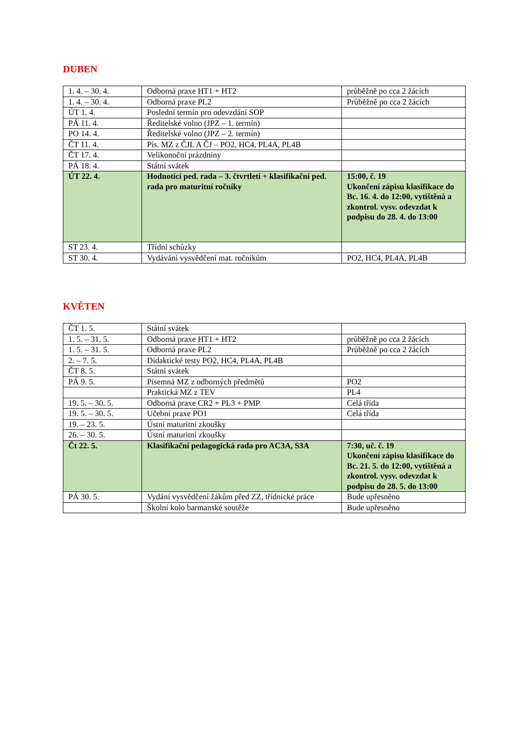DUBEN
| 1. 4. – 30. 4. | Odborná praxe HT1 + HT2 | průběžně po cca 2 žácích |
| 1. 4. – 30. 4. | Odborná praxe PL2 | Průběžně po cca 2 žácích |
| ÚT 1. 4. | Poslední termín pro odevzdání SOP | |
| PÁ 11. 4. | Ředitelské volno (JPZ – 1. termín) | |
| PO 14. 4. | Ředitelské volno (JPZ – 2. termín) | |
| ČT 11. 4. | Pís. MZ z ČJL A ČJ – PO2, HC4, PL4A, PL4B | |
| ČT 17. 4. | Velikonoční prázdniny | |
| PÁ 18. 4. | Státní svátek | |
| ÚT 22. 4. | Hodnotící ped. rada – 3. čtvrtletí + klasifikační ped. rada pro maturitní ročníky | 15:00, č. 19 Ukončení zápisu klasifikace do Bc. 16. 4. do 12:00, vytištěná a zkontrol. vysv. odevzdat k podpisu do 28. 4. do 13:00 |
| ST 23. 4. | Třídní schůzky | |
| ST 30. 4. | Vydávání vysvědčení mat. ročníkům | PO2, HC4, PL4A, PL4B |
KVĚTEN
| ČT 1. 5. | Státní svátek | |
| 1. 5. – 31. 5. | Odborná praxe HT1 + HT2 | průběžně po cca 2 žácích |
| 1. 5. – 31. 5. | Odborná praxe PL2 | Průběžně po cca 2 žácích |
| 2. – 7. 5. | Didaktické testy PO2, HC4, PL4A, PL4B | |
| ČT 8. 5. | Státní svátek | |
| PÁ 9. 5. | Písemná MZ z odborných předmětů | PO2 |
| | Praktická MZ z TEV | PL4 |
| 19. 5. – 30. 5. | Odborná praxe CR2 + PL3 + PMP | Celá třída |
| 19. 5. – 30. 5. | Učební praxe PO1 | Celá třída |
| 19. – 23. 5. | Ústní maturitní zkoušky | |
| 26. – 30. 5. | Ústní maturitní zkoušky | |
| Čt 22. 5. | Klasifikační pedagogická rada pro AC3A, S3A | 7:30, uč. č. 19 Ukončení zápisu klasifikace do Bc. 21. 5. do 12:00, vytištěná a zkontrol. vysv. odevzdat k podpisu do 28. 5. do 13:00 |
| PÁ 30. 5. | Vydání vysvědčení žákům před ZZ, třídnické práce | Bude upřesněno |
| | Školní kolo barmanské soutěže | Bude upřesněno |